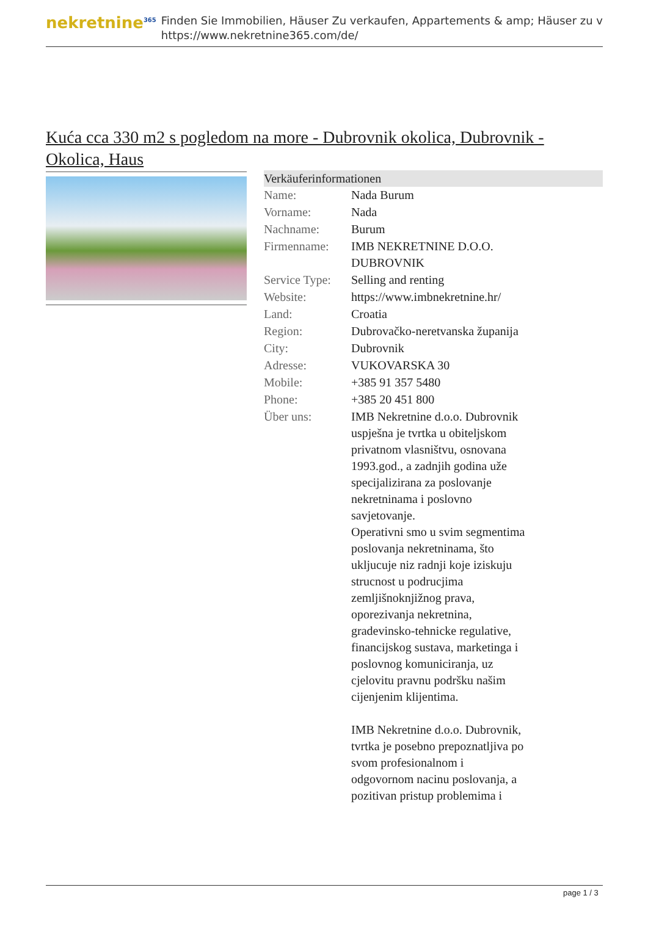nekretnine<sup>365</sup>
Finden Sie Immobilien, Häuser Zu verkaufen, Appartements & amp; Häuser zu v
https://www.nekretnine365.com/de/
Kuća cca 330 m2 s pogledom na more - Dubrovnik okolica, Dubrovnik - Okolica, Haus
| Verkäuferinformationen | | |
| --- | --- | --- |
| Name: | Nada Burum | |
| Vorname: | Nada | |
| Nachname: | Burum | |
| Firmenname: | IMB NEKRETNINE D.O.O. DUBROVNIK | |
| Service Type: | Selling and renting | |
| Website: | https://www.imbnekretnine.hr/ | |
| Land: | Croatia | |
| Region: | Dubrovačko-neretvanska županija | |
| City: | Dubrovnik | |
| Adresse: | VUKOVARSKA 30 | |
| Mobile: | +385 91 357 5480 | |
| Phone: | +385 20 451 800 | |
| Über uns: | IMB Nekretnine d.o.o. Dubrovnik uspješna je tvrtka u obiteljskom privatnom vlasništvu, osnovana 1993.god., a zadnjih godina uže specijalizirana za poslovanje nekretninama i poslovno savjetovanje. Operativni smo u svim segmentima poslovanja nekretninama, što ukljucuje niz radnji koje iziskuju strucnost u podrucjima zemljišnoknjižnog prava, oporezivanja nekretnina, gradevinsko-tehnicke regulative, financijskog sustava, marketinga i poslovnog komuniciranja, uz cjelovitu pravnu podršku našim cijenjenim klijentima. IMB Nekretnine d.o.o. Dubrovnik, tvrtka je posebno prepoznatljiva po svom profesionalnom i odgovornom nacinu poslovanja, a pozitivan pristup problemima i | |
page 1 / 3